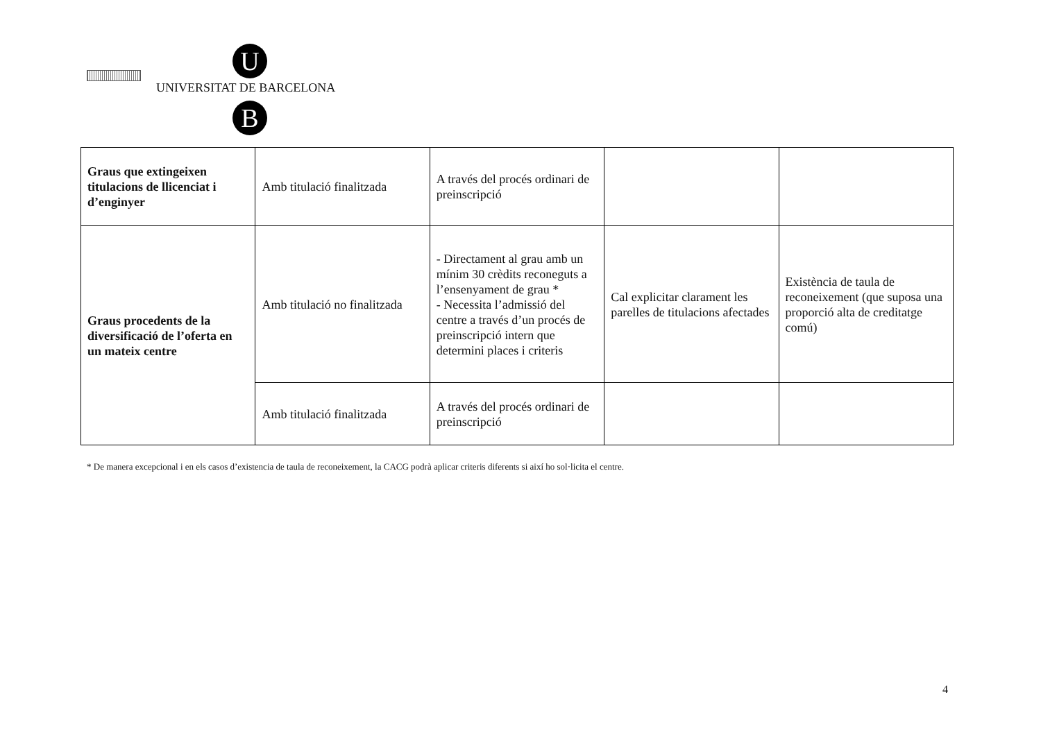U
UNIVERSITAT DE BARCELONA
B
| Graus que extingeixen titulacions de llicenciat i d’enginyer | Amb titulació finalitzada | A través del procés ordinari de preinscripció | | |
| Graus procedents de la diversificació de l’oferta en un mateix centre | Amb titulació no finalitzada | - Directament al grau amb un mínim 30 crèdits reconeguts a l’ensenyament de grau * - Necessita l’admissió del centre a través d’un procés de preinscripció intern que determini places i criteris | Cal explicitar clarament les parelles de titulacions afectades | Existència de taula de reconeixement (que suposa una proporció alta de creditatge comú) |
| | Amb titulació finalitzada | A través del procés ordinari de preinscripció | | |
* De manera excepcional i en els casos d’existencia de taula de reconeixement, la CACG podrà aplicar criteris diferents si així ho sol·licita el centre.
4